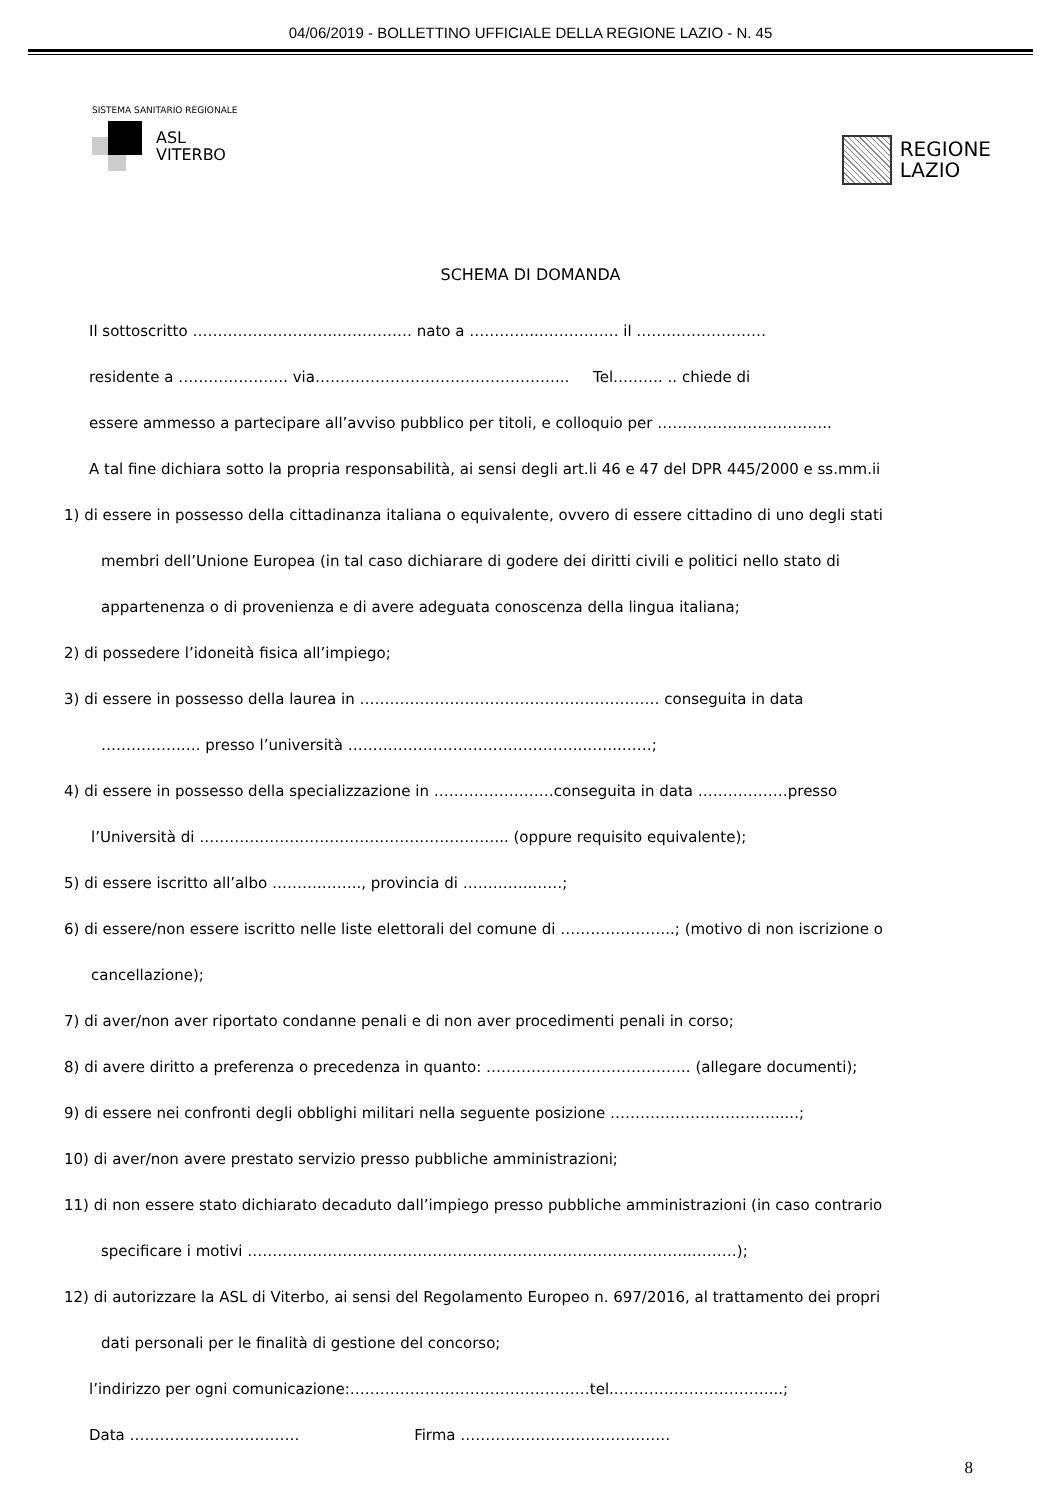04/06/2019 - BOLLETTINO UFFICIALE DELLA REGIONE LAZIO - N. 45
SISTEMA SANITARIO REGIONALE
ASL
VITERBO
REGIONE
LAZIO
SCHEMA DI DOMANDA
Il sottoscritto ………………………..…………… nato a …………..……………. il ……..………………
residente a …………………. via…………………………………………... Tel………. .. chiede di
essere ammesso a partecipare all’avviso pubblico per titoli, e colloquio per ……………………………..
A tal fine dichiara sotto la propria responsabilità, ai sensi degli art.li 46 e 47 del DPR 445/2000 e ss.mm.ii
1) di essere in possesso della cittadinanza italiana o equivalente, ovvero di essere cittadino di uno degli stati
membri dell’Unione Europea (in tal caso dichiarare di godere dei diritti civili e politici nello stato di
appartenenza o di provenienza e di avere adeguata conoscenza della lingua italiana;
2) di possedere l’idoneità fisica all’impiego;
3) di essere in possesso della laurea in …………………………………………………… conseguita in data
…………….…. presso l’università ………………………………………..……..……;
4) di essere in possesso della specializzazione in ……………………conseguita in data ………………presso
l’Università di …………………………………………………….. (oppure requisito equivalente);
5) di essere iscritto all’albo ……….…….., provincia di …………..……;
6) di essere/non essere iscritto nelle liste elettorali del comune di …………………..; (motivo di non iscrizione o
cancellazione);
7) di aver/non aver riportato condanne penali e di non aver procedimenti penali in corso;
8) di avere diritto a preferenza o precedenza in quanto: ………………………………….. (allegare documenti);
9) di essere nei confronti degli obblighi militari nella seguente posizione …………………………….....;
10) di aver/non avere prestato servizio presso pubbliche amministrazioni;
11) di non essere stato dichiarato decaduto dall’impiego presso pubbliche amministrazioni (in caso contrario
specificare i motivi ……………………………………………………………………………..………);
12) di autorizzare la ASL di Viterbo, ai sensi del Regolamento Europeo n. 697/2016, al trattamento dei propri
dati personali per le finalità di gestione del concorso;
l’indirizzo per ogni comunicazione:…………………………………………tel..…………………………...;
Data ……………………………. Firma ……………………………………
8